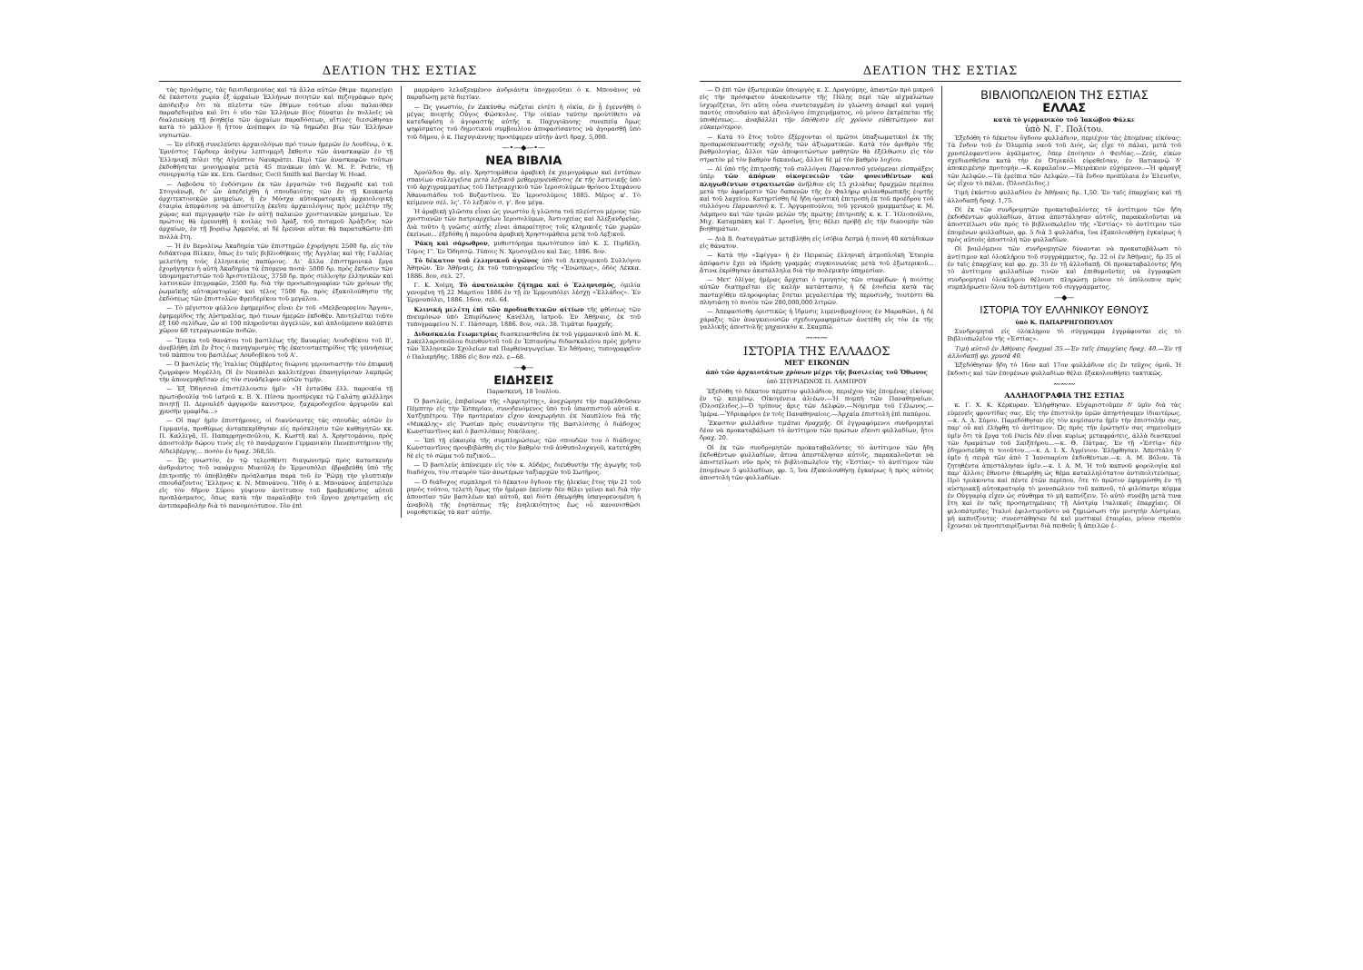ΔΕΛΤΙΟΝ ΤΗΣ ΕΣΤΙΑΣ
τὰς προλήψεις, τὰς δεισιδαιμονίας καὶ τὰ ἄλλα αὐτῶν ἔθιμα· παρενείρει δὲ ἑκάστοτε χωρία ἐξ ἀρχαίων Ἑλλήνων ποιητῶν καὶ πεζογράφων πρὸς ἀπόδειξιν ὅτι τὰ πλεῖστα τῶν ἐθίμων τούτων εἶναι παλαιόθεν παραδεδομένα καὶ ὅτι ὁ νῦν τῶν Ἑλλήνων βίος δύναται ἐν πολλοῖς νὰ διαλευκάνῃ τῇ βοηθείᾳ τῶν ἀρχαίων παραδόσεων, αἵτινες διεσώθησαν κατὰ τὸ μᾶλλον ἢ ἧττον ἀνέπαφοι ἐν τῷ δημώδει βίῳ τῶν Ἑλλήνων νησιωτῶν.
— Ἐν εἰδικῇ συνελεύσει ἀρχαιολόγων πρό τινων ἡμερῶν ἐν Λονδίνῳ, ὁ κ. Ἐρνέστος Γάρδνερ ἀνέγνω λεπτομερῆ ἔκθεσιν τῶν ἀνασκαφῶν ἐν τῇ Ἑλληνικῇ πόλει τῆς Αἰγύπτου Ναυκράτει. Περὶ τῶν ἀνασκαφῶν τούτων ἐκδοθήσεται μονογραφία μετὰ 45 πινάκων ὑπὸ W. M. F. Petrie, τῇ συνεργασίᾳ τῶν κκ. Ern. Gardner, Cecil Smith καὶ Barclay W. Head.
— Λαβοῦσα τὸ ἐνδόσιμον ἐκ τῶν ἐργασιῶν τοῦ Βαχραδὲ καὶ τοῦ Στογιάνωβ, δι' ὧν ἀπεδείχθη ἡ σπουδαιότης τῶν ἐν τῇ Καυκασίᾳ ἀρχιτεκτονικῶν μνημείων, ἡ ἐν Μόσχᾳ αὐτοκρατορικὴ ἀρχαιολογικὴ ἑταιρία ἀπεφάσισε νὰ ἀποστείλῃ ἐκεῖσε ἀρχαιολόγους πρὸς μελέτην τῆς χώρας καὶ περιγραφὴν τῶν ἐν αὐτῇ παλαιῶν χριστιανικῶν μνημείων. Ἐν πρώτοις θὰ ἐρευνηθῇ ἡ κοιλὰς τοῦ Ἀράξ, τοῦ ποταμοῦ Ἀράξιδος τῶν ἀρχαίων, ἐν τῇ βορείῳ Ἀρμενίᾳ, αἱ δὲ ἔρευναι αὗται θὰ παραταθῶσιν ἐπὶ πολλὰ ἔτη.
— Ἡ ἐν Βερολίνῳ Ἀκαδημία τῶν ἐπιστημῶν ἐχορήγησε 2500 δρ. εἰς τὸν διδάκτορα Βίλκεν, ὅπως ἐν ταῖς βιβλιοθήκαις τῆς Ἀγγλίας καὶ τῆς Γαλλίας μελετήσῃ τοὺς ἑλληνικοὺς παπύρους. Δι' ἄλλα ἐπιστημονικὰ ἔργα ἐχορήγησεν ἡ αὐτὴ Ἀκαδημία τὰ ἑπόμενα ποσά· 5000 δρ. πρὸς ἔκδοσιν τῶν ὑπομνηματιστῶν τοῦ Ἀριστοτέλους, 3750 δρ. πρὸς συλλογὴν ἑλληνικῶν καὶ λατινικῶν ἐπιγραφῶν, 2500 δρ. διὰ τὴν προσωπογραφίαν τῶν χρόνων τῆς ῥωμαϊκῆς αὐτοκρατορίας· καὶ τέλος 7500 δρ. πρὸς ἐξακολούθησιν τῆς ἐκδόσεως τῶν ἐπιστολῶν Φρειδερίκου τοῦ μεγάλου.
— Τὸ μέγιστον φύλλον ἐφημερίδος εἶναι ἐν τοῦ «Μελβουρνείου Ἄργου», ἐφημερίδος τῆς Αὐστραλίας, πρό τινων ἡμερῶν ἐκδοθέν. Ἀποτελεῖται τοῦτο ἐξ 160 σελίδων, ὧν αἱ 100 πληροῦνται ἀγγελιῶν, καὶ ἁπλούμενον καλύπτει χῶρον 60 τετραγωνικῶν ποδῶν.
— Ἕνεκα τοῦ θανάτου τοῦ βασιλέως τῆς Βαυαρίας Λουδοβίκου τοῦ Β', ἀνεβλήθη ἐπὶ ἓν ἔτος ὁ πανηγυρισμὸς τῆς ἑκατονταετηρίδος τῆς γεννήσεως τοῦ πάππου του βασιλέως Λουδοβίκου τοῦ Α'.
— Ὁ βασιλεὺς τῆς Ἰταλίας Οὐμβέρτος διώρισε γερουσιαστὴν τὸν ἐπιφανῆ ζωγράφον Μορέλλη. Οἱ ἐν Νεαπόλει καλλιτέχναι ἐπανηγύρισαν λαμπρῶς τὴν ἀπονεμηθεῖσαν εἰς τὸν συνάδελφον αὐτῶν τιμήν.
— Ἐξ Ὀδησσοῦ ἐπιστέλλουσιν ἡμῖν· «Ἡ ἐνταῦθα ἑλλ. παροικία τῇ πρωτοβουλίᾳ τοῦ ἰατροῦ κ. Β. Χ. Πίσσα προσήνεγκε τῷ Γαλάτῃ φιλέλληνι ποιητῇ Π. Δερουλὲδ ἀργυροῦν κανιστρον, ζαχαροδοχεῖον ἀργυροῦν καὶ χρυσῆν γραφίδα...»
— Οἱ παρ' ἡμῖν ἐπιστήμονες, οἱ διανύσαντες τὰς σπουδὰς αὐτῶν ἐν Γερμανίᾳ, προθύμως ἀνταπεκρίθησαν εἰς πρόσκλησιν τῶν καθηγητῶν κκ. Π. Καλλιγᾶ, Π. Παπαρρηγοπούλου, Κ. Κωστῆ καὶ Δ. Χρηστομάνου, πρὸς ἀποστολὴν δώρου τινὸς εἰς τὸ πανάρχαιον Γερμανικὸν Πανεπιστήμιον τῆς Αϊδελβέργης... ποσὸν ἐν δραχ. 368,55.
— Ὡς γνωστόν, ἐν τῷ τελεσθέντι διαγωνισμῷ πρὸς κατασκευὴν ἀνδριάντος τοῦ ναυάρχου Μιαούλη ἐν Ἑρμουπόλει ἐβραβεύθη ὑπὸ τῆς ἐπιτροπῆς τὸ ὑποβληθὲν πρόπλασμα παρὰ τοῦ ἐν Ῥώμῃ τὴν γλυπτικὴν σπουδάζοντος Ἕλληνος κ. Ν. Μπονάνου. Ἤδη ὁ κ. Μπονάνος ἀπέστειλεν εἰς τὸν δῆμον Σύρου γύψινον ἀντίτυπον τοῦ βραβευθέντος αὐτοῦ προπλάσματος, ὅπως κατὰ τὴν παραλαβὴν τοῦ ἔργου χρησιμεύσῃ εἰς ἀντιπαραβολὴν διὰ τὸ πανομοιότυπον. Τὸν ἐπὶ
μαρμάρου λελαξευμένον ἀνδριάντα ὑποχρεοῦται ὁ κ. Μπονάνος νὰ παραδώσῃ μετὰ διετίαν.
— Ὡς γνωστόν, ἐν Ζακύνθῳ σώζεται εἰσέτι ἡ οἰκία, ἐν ᾗ ἐγεννήθη ὁ μέγας ποιητὴς Οὖγος Φώσκολος. Τὴν οἰκίαν ταύτην προὐτίθετο νὰ κατεδαφίσῃ ὁ ἀγοραστὴς αὐτῆς κ. Παχυγιάννης· συνεπείᾳ ὅμως ψηφίσματος τοῦ δημοτικοῦ συμβουλίου ἀποφασίσαντος νὰ ἀγορασθῇ ὑπὸ τοῦ δήμου, ὁ κ. Παχυγιάννης προσέφερεν αὐτὴν ἀντὶ δραχ. 5,000.
—•—◆—•—
ΝΕΑ ΒΙΒΛΙΑ
Ἀρνόλδου Φρ. αἰγ. Χρηστομάθεια ἀραβικὴ ἐκ χειρογράφων καὶ ἐντύπων σπανίων συλλεγεῖσα μετὰ λεξικοῦ μεθερμηνευθέντος ἐκ τῆς λατινικῆς ὑπὸ τοῦ ἀρχιγραμματέως τοῦ Πατριαρχικοῦ τῶν Ἱεροσολύμων θρόνου Στεφάνου Ἀθανασιάδου τοῦ Βυζαντίνου. Ἐν Ἱεροσολύμοις 1885. Μέρος α'. Τὸ κείμενον σελ. λϛ'. Τὸ λεξικὸν σ. γ'. 8ον μέγα.
Ἡ ἀραβικὴ γλῶσσα εἶναι ὡς γνωστὸν ἡ γλῶσσα τοῦ πλείστου μέρους τῶν χριστιανῶν τῶν πατριαρχείων Ἱεροσολύμων, Ἀντιοχείας καὶ Ἀλεξανδρείας. Διὰ τοῦτο ἡ γνῶσις αὐτῆς εἶναι ἀπαραίτητος τοῖς κληρικοῖς τῶν χωρῶν ἐκείνων... ἐξεδόθη ἡ παροῦσα ἀραβικὴ Χρηστομάθεια μετὰ τοῦ Λεξικοῦ.
Ῥάκη καὶ σάρωθρον, μυθιστόρημα πρωτότυπον ὑπὸ Κ. Σ. Πιρδέλη. Τόμος Γ'. Ἐν Ὀδησσῷ. Τύποις Ν. Χρυσογέλου καὶ Σας. 1886. 8ον.
Τὸ δέκατον τοῦ ἑλληνικοῦ ἀγῶνος ὑπὸ τοῦ Δικηγορικοῦ Συλλόγου Ἀθηνῶν. Ἐν Ἀθήναις, ἐκ τοῦ τυπογραφείου τῆς «Ἑνώσεως», ὁδὸς Λέκκα. 1886. 8ον, σελ. 27.
Γ. Κ. Χοίμη, Τὸ ἀνατολικὸν ζήτημα καὶ ὁ Ἑλληνισμός, ὁμιλία γενομένη τῇ 22 Μαρτίου 1886 ἐν τῇ ἐν Ἑρμουπόλει λέσχῃ «Ἑλλάδος». Ἐν Ἑρμουπόλει, 1886. 16ον, σελ. 64.
Κλινικὴ μελέτη ἐπὶ τῶν προδιαθετικῶν αἰτίων τῆς φθίσεως τῶν πνευμόνων ὑπὸ Σπυρίδωνος Κανέλλη, ἰατροῦ. Ἐν Ἀθήναις, ἐκ τοῦ τυπογραφείου Ν. Γ. Πάσσαρη. 1886. 8ον, σελ. 38. Τιμᾶται δραχμῆς.
Διδασκαλία Γεωμετρίας διασκευασθεῖσα ἐκ τοῦ γερμανικοῦ ὑπὸ Μ. Κ. Σακελλαροπούλου διευθυντοῦ τοῦ ἐν Ἑπτανήσῳ διδασκαλείου πρὸς χρῆσιν τῶν Ἑλληνικῶν Σχολείων καὶ Παρθεναγωγείων. Ἐν Ἀθήναις, τυπογραφεῖον ὁ Παλαμήδης. 1886 εἰς 8ον σελ. ε—68.
—◆—
ΕΙΔΗΣΕΙΣ
Παρασκευή, 18 Ἰουλίου.
Ὁ βασιλεύς, ἐπιβαίνων τῆς «Ἀμφιτρίτης», ἀνεχώρησε τὴν παρελθοῦσαν Πέμπτην εἰς τὴν Ἑσπερίαν, συνοδευόμενος ὑπὸ τοῦ ὑπασπιστοῦ αὐτοῦ κ. Χατζηπέτρου. Τὴν προτεραίαν εἶχον ἀναχωρήσει ἐκ Ναυπλίου διὰ τῆς «Μυκάλης» εἰς Ῥωσίαν πρὸς συνάντησιν τῆς Βασιλίσσης ὁ διάδοχος Κωνσταντῖνος καὶ ὁ βασιλόπαις Νικόλαος.
— Ἐπὶ τῇ εὐκαιρίᾳ τῆς συμπληρώσεως τῶν σπουδῶν του ὁ διάδοχος Κωνσταντῖνος προυβιβάσθη εἰς τὸν βαθμὸν τοῦ ἀνθυπολοχαγοῦ, κατετάχθη δὲ εἰς τὸ σῶμα τοῦ πεζικοῦ...
— Ὁ βασιλεὺς ἀπένειμεν εἰς τὸν κ. Αὐδέρς, διευθυντὴν τῆς ἀγωγῆς τοῦ διαδόχου, τὸν σταυρὸν τῶν ἀνωτέρων ταξιαρχῶν τοῦ Σωτῆρος.
— Ὁ διάδοχος συμπληροῖ τὸ δέκατον ὄγδοον τῆς ἡλικίας ἔτος τὴν 21 τοῦ μηνὸς τούτου, τελετὴ ὅμως τὴν ἡμέραν ἐκείνην δὲν θέλει γείνει καὶ διὰ τὴν ἀπουσίαν τῶν βασιλέων καὶ αὐτοῦ, καὶ διότι ἐθεωρήθη ὑπαγορευομένη ἡ ἀναβολὴ τῆς ἑορτάσεως τῆς ἐνηλικιότητος ἕως οὗ κανονισθῶσι νομοθετικῶς τὰ κατ' αὐτήν.
ΔΕΛΤΙΟΝ ΤΗΣ ΕΣΤΙΑΣ
— Ὁ ἐπὶ τῶν ἐξωτερικῶν ὑπουργὸς κ. Σ. Δραγούμης, ἀπαντῶν πρὸ μικροῦ εἰς τὴν πρόσφατον ἀνακοίνωσιν τῆς Πύλης περὶ τῶν αἰχμαλώτων ἰσχυρίζεται, ὅτι αὕτη οὖσα συντεταγμένη ἐν γλώσσῃ ἀσαφεῖ καὶ γυμνὴ παντὸς σπουδαίου καὶ ἀξιολόγου ἐπιχειρήματος, οὐ μόνον ἐκτρέπεται τῆς ὑποθέσεως... ἀναβάλλει τὴν ὑπόθεσιν εἰς χρόνον εὐθετώτερον καὶ εὐκαιρότερον.
— Κατὰ τὸ ἔτος τοῦτο ἐξέρχονται οἱ πρῶτοι ὑπαξιωματικοὶ ἐκ τῆς προπαρασκευαστικῆς σχολῆς τῶν ἀξιωματικῶν. Κατὰ τὸν ἀριθμὸν τῆς βαθμολογίας, ἄλλοι τῶν ἀποφοιτώντων μαθητῶν θὰ ἐξέλθωσιν εἰς τὸν στρατὸν μὲ τὸν βαθμὸν δεκανέως, ἄλλοι δὲ μὲ τὸν βαθμὸν λοχίου.
— Αἱ ὑπὸ τῆς ἐπιτροπῆς τοῦ συλλόγου Παρνασσοῦ γενόμεναι εἰσπράξεις ὑπὲρ τῶν ἀπόρων οἰκογενειῶν τῶν φονευθέντων καὶ πληγωθέντων στρατιωτῶν ἀνῆλθον εἰς 15 χιλιάδας δραχμῶν περίπου μετὰ τὴν ἀφαίρεσιν τῶν δαπανῶν τῆς ἐν Φαλήρῳ φιλανθρωπικῆς ἑορτῆς καὶ τοῦ λαχείου. Κατηρτίσθη δὲ ἤδη ὁριστικὴ ἐπιτροπὴ ἐκ τοῦ προέδρου τοῦ συλλόγου Παρνασσοῦ κ. Τ. Ἀργυροπούλου, τοῦ γενικοῦ γραμματέως κ. Μ. Λάμπρου καὶ τῶν τριῶν μελῶν τῆς πρώτης ἐπιτροπῆς κ. κ. Γ. Ἠλιοπούλου, Μιχ. Καταμπάκη καὶ Γ. Δροσίνη, ἥτις θέλει προβῇ εἰς τὴν διανομὴν τῶν βοηθημάτων.
— Διὰ Β. διαταγμάτων μετεβλήθη εἰς ἰσόβια δεσμὰ ἡ ποινὴ 40 κατάδικων εἰς θάνατον.
— Κατὰ τὴν «Σφίγγα» ἡ ἐν Πειραιῶς ἑλληνικὴ ἀτμοπλοϊκὴ Ἑταιρία ἀπόφασιν ἔχει νὰ ἱδρύσῃ γραμμὰς συγκοινωνίας μετὰ τοῦ ἐξωτερικοῦ... ἅτινα ἐκρίθησαν ἀκατάλληλα διὰ τὴν πολεμικὴν ὑπηρεσίαν.
— Μετ' ὀλίγας ἡμέρας ἄρχεται ὁ τρυγητὸς τῶν σταφίδων· ἡ ποιότης αὐτῶν διατηρεῖται εἰς καλὴν κατάστασιν, ἡ δὲ ἐσοδεία κατὰ τὰς πανταχόθεν πληροφορίας ἔσεται μεγαλειτέρα τῆς περυσινῆς, τουτέστι θὰ πλησιάσῃ τὸ ποσὸν τῶν 280,000,000 λιτρῶν.
— Ἀπεφασίσθη ὁριστικῶς ἡ ἵδρυσις λιμενοβραχίονος ἐν Μαραθῶνι, ἡ δὲ χάραξις τῶν ἀναγκαιουσῶν σχεδιογραφημάτων ἀνετέθη εἰς τὸν ἐκ τῆς γαλλικῆς ἀποστολῆς μηχανικὸν κ. Σκαμπῶ.
〰〰〰
ΙΣΤΟΡΙΑ ΤΗΣ ΕΛΛΑΔΟΣ
ΜΕΤ' ΕΙΚΟΝΩΝ
ἀπὸ τῶν ἀρχαιοτάτων χρόνων μέχρι τῆς βασιλείας τοῦ Ὄθωνος
ὑπὸ ΣΠΥΡΙΔΩΝΟΣ Π. ΛΑΜΠΡΟΥ
Ἐξεδόθη τὸ δέκατον πέμπτον φυλλάδιον, περιέχον τὰς ἑπομένας εἰκόνας ἐν τῷ κειμένῳ. Οἰκογένεια ἁλιέων.—Ἡ πομπὴ τῶν Παναθηναίων. (Ὀλοσέλιδος.)—Ὁ τρίπους ἄρις τῶν Δελφῶν.—Νόμισμα τοῦ Γέλωνος.—Ἱμέρα.—Ὑδριαφόροι ἐν τοῖς Παναθηναίοις.—Ἀρχαία ἐπιστολὴ ἐπὶ παπύρου.
Ἕκαστον φυλλάδιον τιμᾶται δραχμῆς. Οἱ ἐγγραφόμενοι συνδρομηταὶ δέον νὰ προκαταβάλωσι τὸ ἀντίτιμον τῶν πρώτων εἴκοσι φυλλαδίων, ἤτοι δραχ. 20.
Οἱ ἐκ τῶν συνδρομητῶν προκαταβαλόντες τὸ ἀντίτιμον τῶν ἤδη ἐκδοθέντων φυλλαδίων, ἅτινα ἀπεστάλησαν αὐτοῖς, παρακαλοῦνται νὰ ἀποστείλωσι νῦν πρὸς τὸ βιβλιοπωλεῖον τῆς «Ἑστίας» τὸ ἀντίτιμον τῶν ἑπομένων 5 φυλλαδίων, φρ. 5, ἵνα ἐξακολουθήσῃ ἐγκαίρως ἡ πρὸς αὐτοὺς ἀποστολὴ τῶν φυλλαδίων.
ΒΙΒΛΙΟΠΩΛΕΙΟΝ ΤΗΣ ΕΣΤΙΑΣ
ΕΛΛΑΣ
κατὰ τὸ γερμανικὸν τοῦ Ἰακώβου Φάλκε
ὑπὸ Ν. Γ. Πολίτου.
Ἐξεδόθη τὸ δέκατον ὄγδοον φυλλάδιον, περιέχον τὰς ἑπομένας εἰκόνας: Τὰ ἔνδον τοῦ ἐν Ὀλυμπίᾳ ναοῦ τοῦ Διός, ὡς εἶχε τὸ πάλαι, μετὰ τοῦ χρυσελεφαντίνου ἀγάλματος, ὅπερ ἐποίησεν ὁ Φειδίας.—Ζεύς, εἰκὼν σχεδιασθεῖσα κατὰ τὴν ἐν Ὀτρικόλι εὑρεθεῖσαν, ἐν Βατικανῷ δ' ἀποκειμένην προτομήν.—Κ κεφαλαῖον.—Μειράκιον εὐχόμενον.—Ἡ φάραγξ τῶν Δελφῶν.—Τὰ ἐρείπια τῶν Δελφῶν.—Τὰ ἔνδον προπύλαια ἐν Ἐλευσῖνι, ὡς εἶχον τὸ πάλαι. (Ὀλοσέλιδος.)
Τιμὴ ἑκάστου φυλλαδίου ἐν Ἀθήναις δρ. 1,50. Ἐν ταῖς ἐπαρχίαις καὶ τῇ ἀλλοδαπῇ δραχ. 1,75.
Οἱ ἐκ τῶν συνδρομητῶν προκαταβαλόντες τὸ ἀντίτιμον τῶν ἤδη ἐκδοθέντων φυλλαδίων, ἅτινα ἀπεστάλησαν αὐτοῖς, παρακαλοῦνται νὰ ἀποστείλωσι νῦν πρὸς τὸ βιβλιοπωλεῖον τῆς «Ἑστίας» τὸ ἀντίτιμον τῶν ἑπομένων φυλλαδίων, φρ. 5 διὰ 3 φυλλάδια, ἵνα ἐξακολουθήσῃ ἐγκαίρως ἡ πρὸς αὐτοὺς ἀποστολὴ τῶν φυλλαδίων.
Οἱ βουλόμενοι τῶν συνδρομητῶν δύνανται νὰ προκαταβάλωσι τὸ ἀντίτιμον καὶ ὁλοκλήρου τοῦ συγγράμματος, δρ. 32 οἱ ἐν Ἀθήναις, δρ 35 οἱ ἐν ταῖς ἐπαρχίαις καὶ φρ. χρ. 35 ἐν τῇ ἀλλοδαπῇ. Οἱ προκαταβαλόντες ἤδη τὸ ἀντίτιμον φυλλαδίων τινῶν καὶ ἐπιθυμοῦντες νὰ ἐγγραφῶσι συνδρομηταὶ ὁλοκλήρου θέλουσι πληρώσῃ μόνον τὸ ὑπόλοιπον πρὸς συμπλήρωσιν ὅλου τοῦ ἀντιτίμου τοῦ συγγράμματος.
—◆—
ΙΣΤΟΡΙΑ ΤΟΥ ΕΛΛΗΝΙΚΟΥ ΕΘΝΟΥΣ
ὑπὸ Κ. ΠΑΠΑΡΡΗΓΟΠΟΥΛΟΥ
Συνδρομηταὶ εἰς ὁλόκληρον τὸ σύγγραμμα ἐγγράφονται εἰς τὸ Βιβλιοπωλεῖον τῆς «Ἑστίας».
Τιμὴ αὐτοῦ ἐν Ἀθήναις δραχμαὶ 35.—Ἐν ταῖς ἐπαρχίαις δραχ. 40.—Ἐν τῇ ἀλλοδαπῇ φρ. χρυσᾶ 40.
Ἐξεδόθησαν ἤδη τὸ 16ον καὶ 17ον φυλλάδιον εἰς ἓν τεῦχος ὁμοῦ. Ἡ ἔκδοσις καὶ τῶν ἑπομένων φυλλαδίων θέλει ἐξακολουθήσει τακτικῶς.
〰〰〰
ΑΛΛΗΛΟΓΡΑΦΙΑ ΤΗΣ ΕΣΤΙΑΣ
κ. Γ. Χ. Κ. Κέρκυραν. Ἐλήφθησαν. Εὐχαριστοῦμεν δ' ὑμῖν διὰ τὰς εὐμενεῖς φροντίδας σας. Εἰς τὴν ἐπιστολὴν ὑμῶν ἀπηντήσαμεν ἰδιαιτέρως.—κ. Λ. Δ. Σύρον. Παρεδόθησαν εἰς τὸν κομίσαντα ἡμῖν τὴν ἐπιστολήν σας, παρ' οὗ καὶ ἐλήφθη τὸ ἀντίτιμον. Ὡς πρὸς τὴν ἐρώτησίν σας σημειοῦμεν ὑμῖν ὅτι τὰ ἔργα τοῦ Ducis δὲν εἶναι κυρίως μεταφράσεις, ἀλλὰ διασκευαὶ τῶν δραμάτων τοῦ Σαιξπήρου...—κ. Θ. Πάτρας. Ἐν τῇ «Ἑστίᾳ» δὲν ἐδημοσιεύθη τι τοιοῦτον...—κ. Δ. Ι. Χ. Ἀγρίνιον. Ἐλήφθησαν. Ἀπεστάλη δ' ὑμῖν ἡ σειρὰ τῶν ἀπὸ 1 Ἰανουαρίου ἐκδοθέντων.—κ. Α. Μ. Βόλον. Τὰ ζητηθέντα ἀπεστάλησαν ὑμῖν.—κ. Ι. Α. Μ. Ἡ τοῦ καπνοῦ φορολογία καὶ παρ' ἄλλοις ἔθνεσιν ἐθεωρήθη ὡς θέμα καταλληλότατον ἀντιπολιτεύσεως. Πρὸ τριάκοντα καὶ πέντε ἐτῶν περίπου, ὅτε τὸ πρῶτον ἐφηρμόσθη ἐν τῇ αὐστριακῇ αὐτοκρατορίᾳ τὸ μονοπώλιον τοῦ καπνοῦ, τὸ φιλόπατρι κόμμα ἐν Οὐγγαρίᾳ εἶχεν ὡς σύνθημα τὸ μὴ καπνίζειν. Τὸ αὐτὸ συνέβη μετὰ τινα ἔτη καὶ ἐν ταῖς προσηρτημέναις τῇ Αὐστρίᾳ ἰταλικαῖς ἐπαρχίαις. Οἱ φιλοπάτριδες Ἰταλοὶ ἐφιλοτιμοῦντο νὰ ζημιώσωσι τὴν μισητὴν Αὐστρίαν, μὴ καπνίζοντες· συνεστάθησαν δὲ καὶ μυστικαὶ ἑταιρίαι, μόνον σκοπὸν ἔχουσαι νὰ προσεταιρίζωνται διὰ πειθοῦς ἢ ἀπειλῶν ἐ-